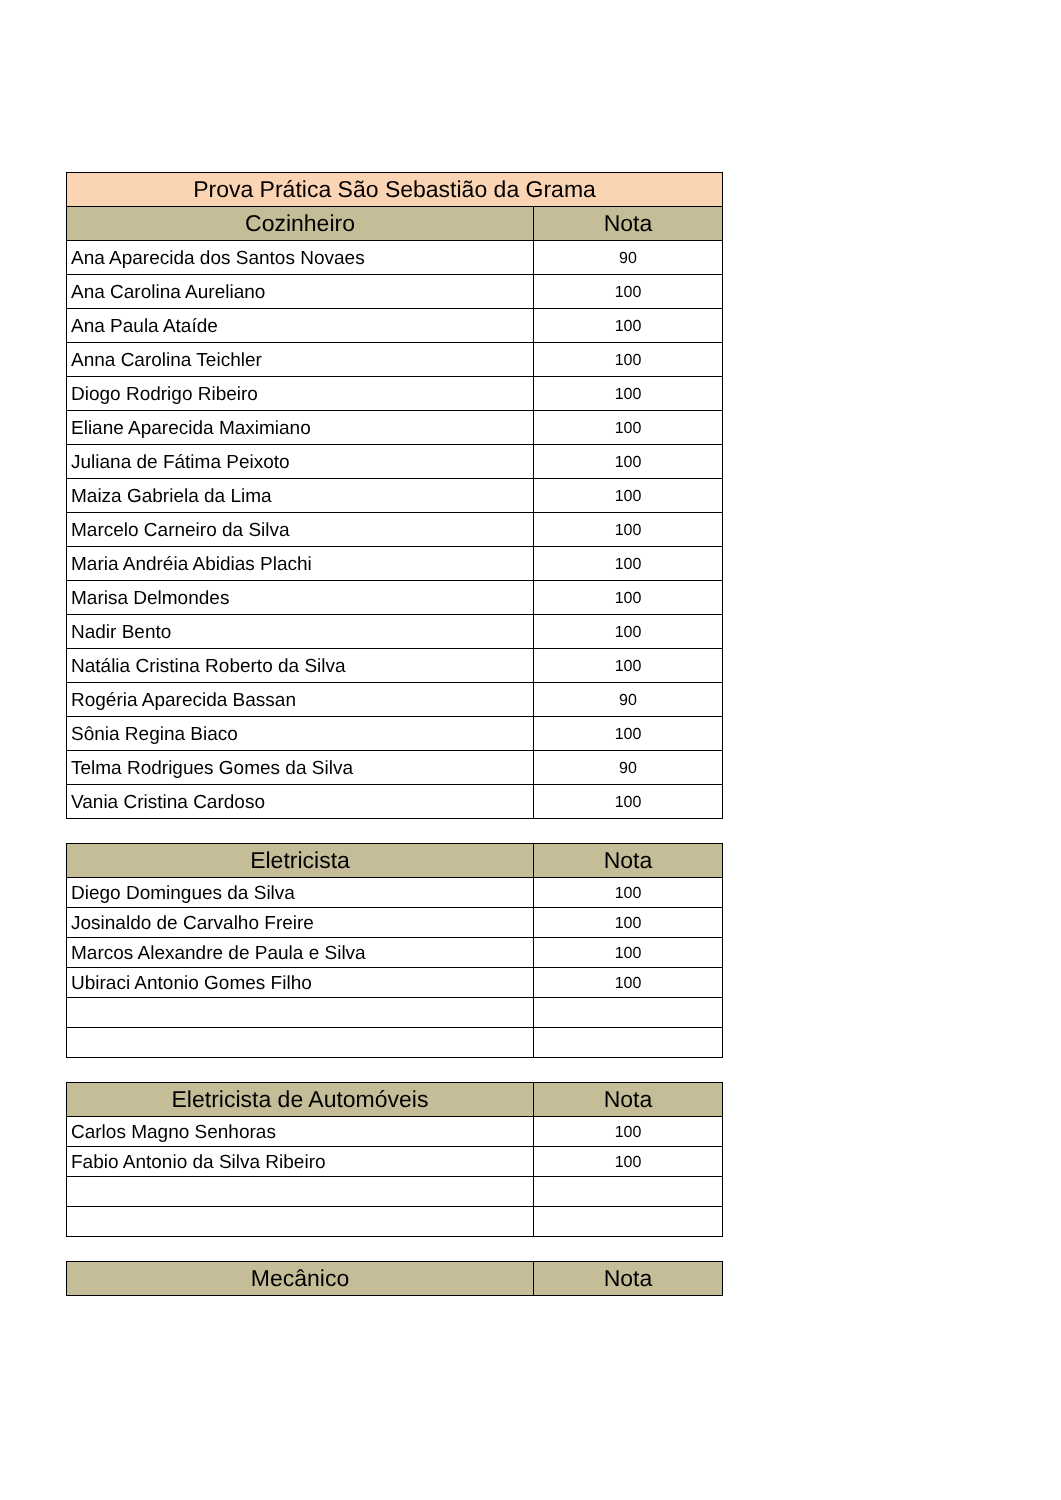| Prova Prática São Sebastião da Grama | |
| Cozinheiro | Nota |
| Ana Aparecida dos Santos Novaes | 90 |
| Ana Carolina Aureliano | 100 |
| Ana Paula Ataíde | 100 |
| Anna Carolina Teichler | 100 |
| Diogo Rodrigo Ribeiro | 100 |
| Eliane Aparecida Maximiano | 100 |
| Juliana de Fátima Peixoto | 100 |
| Maiza Gabriela da Lima | 100 |
| Marcelo Carneiro da Silva | 100 |
| Maria Andréia Abidias Plachi | 100 |
| Marisa Delmondes | 100 |
| Nadir Bento | 100 |
| Natália Cristina Roberto da Silva | 100 |
| Rogéria Aparecida Bassan | 90 |
| Sônia Regina Biaco | 100 |
| Telma Rodrigues Gomes da Silva | 90 |
| Vania Cristina Cardoso | 100 |
| Eletricista | Nota |
| --- | --- |
| Diego Domingues da Silva | 100 |
| Josinaldo de Carvalho Freire | 100 |
| Marcos Alexandre de Paula e Silva | 100 |
| Ubiraci Antonio Gomes Filho | 100 |
| Eletricista de Automóveis | Nota |
| --- | --- |
| Carlos Magno Senhoras | 100 |
| Fabio Antonio da Silva Ribeiro | 100 |
| Mecânico | Nota |
| --- | --- |